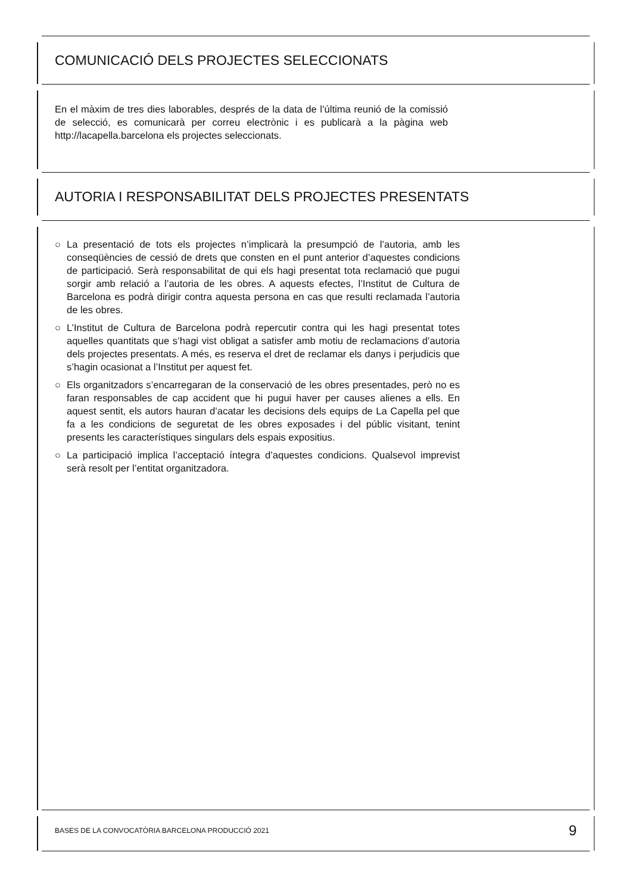COMUNICACIÓ DELS PROJECTES SELECCIONATS
En el màxim de tres dies laborables, després de la data de l’última reunió de la comissió de selecció, es comunicarà per correu electrònic i es publicarà a la pàgina web http://lacapella.barcelona els projectes seleccionats.
AUTORIA I RESPONSABILITAT DELS PROJECTES PRESENTATS
○ La presentació de tots els projectes n’implicarà la presumpció de l’autoria, amb les conseqüències de cessió de drets que consten en el punt anterior d’aquestes condicions de participació. Serà responsabilitat de qui els hagi presentat tota reclamació que pugui sorgir amb relació a l’autoria de les obres. A aquests efectes, l’Institut de Cultura de Barcelona es podrà dirigir contra aquesta persona en cas que resulti reclamada l’autoria de les obres.
○ L’Institut de Cultura de Barcelona podrà repercutir contra qui les hagi presentat totes aquelles quantitats que s’hagi vist obligat a satisfer amb motiu de reclamacions d’autoria dels projectes presentats. A més, es reserva el dret de reclamar els danys i perjudicis que s’hagin ocasionat a l’Institut per aquest fet.
○ Els organitzadors s’encarregaran de la conservació de les obres presentades, però no es faran responsables de cap accident que hi pugui haver per causes alienes a ells. En aquest sentit, els autors hauran d’acatar les decisions dels equips de La Capella pel que fa a les condicions de seguretat de les obres exposades i del públic visitant, tenint presents les característiques singulars dels espais expositius.
○ La participació implica l’acceptació íntegra d’aquestes condicions. Qualsevol imprevist serà resolt per l’entitat organitzadora.
BASES DE LA CONVOCATÒRIA BARCELONA PRODUCCIÓ 2021 9